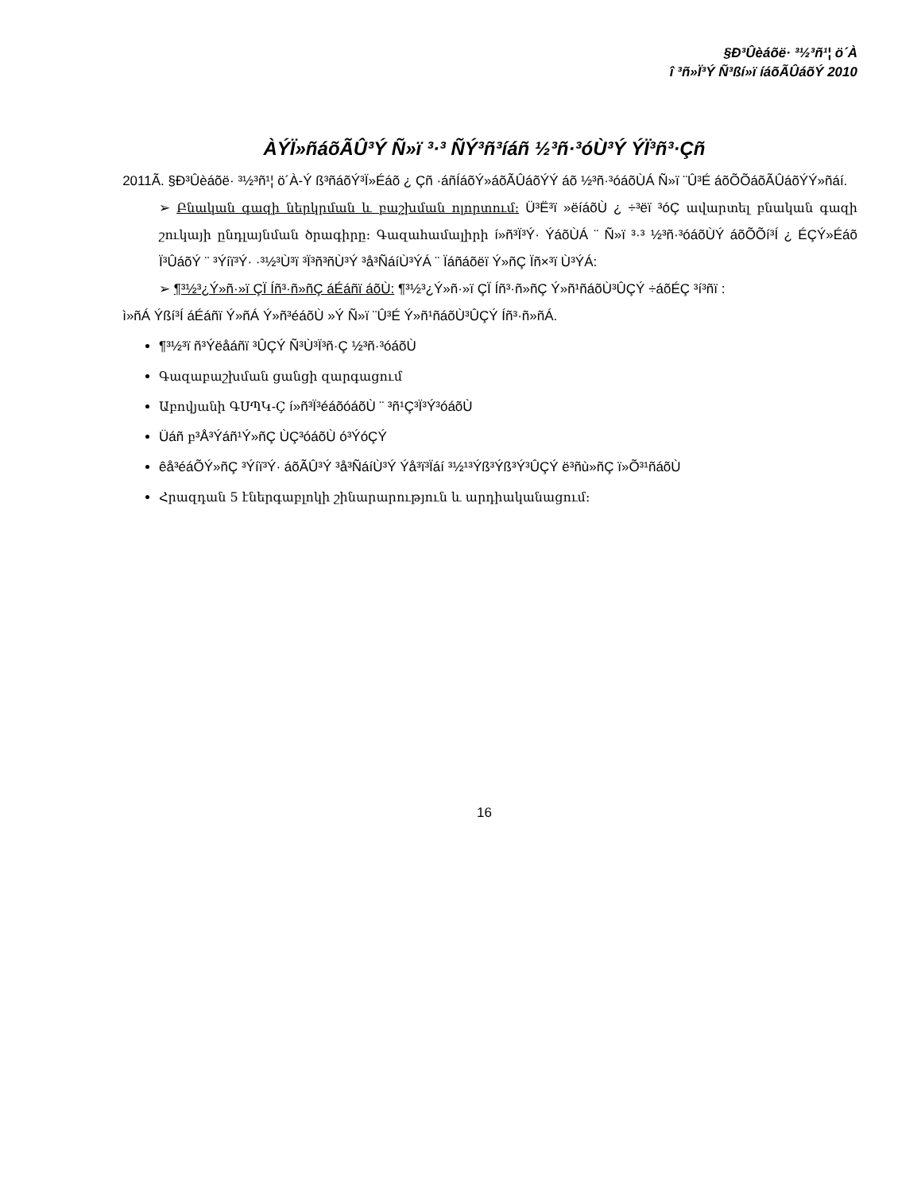§Ð³Ûèáõë· ³½³ñ¹¦ ö´À
î ³ñ»Ï³Ý Ñ³ßí»ï íáõÃÛáõÝ 2010
ÀÝÏ»ñáõÃÛ³Ý Ñ»ï ³·³ ÑÝ³ñ³íáñ ½³ñ·³óÙ³Ý ÝÏ³ñ³·Çñ
2011Ã. §Ð³Ûèáõë· ³½³ñ¹¦ ö´À-Ý ß³ñáõÝ³Ï»Éáõ ¿ Çñ ·áñÍáõÝ»áõÃÛáõÝÝ áõ ½³ñ·³óáõÙÁ Ñ»ï ¨Û³É áõÕÕáõÃÛáõÝÝ»ñáí.
➢ Բնական գազի ներկրման և բաշխման ոլորտում: Ü³Ë³ï »ëíáõÙ ¿ ÷³ëï ³óÇ ավարտել բնական գազի շուկայի ընդլայնման ծրագիրը: Գազահամալիրի í»ñ³Ï³Ý· ÝáõÙÁ ¨ Ñ»ï ³·³ ½³ñ·³óáõÙÝ áõÕÕí³Í ¿ ÉÇÝ»Éáõ Ï³ÛáõÝ ¨ ³Ýíï³Ý· ·³½³Ù³ï ³Ï³ñ³ñÙ³Ý ³å³ÑáíÙ³ÝÁ ¨ Ïáñáõëï Ý»ñÇ Ïñ×³ï Ù³ÝÁ:
➢ ¶³½³¿Ý»ñ·»ï ÇÏ Íñ³·ñ»ñÇ áÉáñï áõÙ: ¶³½³¿Ý»ñ·»ï ÇÏ Íñ³·ñ»ñÇ Ý»ñ¹ñáõÙ³ÛÇÝ ÷áõÉÇ ³í³ñï :
ì»ñÁ Ýßí³Í áÉáñï Ý»ñÁ Ý»ñ³éáõÙ »Ý Ñ»ï ¨Û³É Ý»ñ¹ñáõÙ³ÛÇÝ Íñ³·ñ»ñÁ.
¶³½³ï ñ³Ýëåáñï ³ÛÇÝ Ñ³Ù³Ï³ñ·Ç ½³ñ·³óáõÙ
Գազաբաշխման ցանցի զարգացում
Աբովյանի ԳՍՊԿ-Ç í»ñ³Ï³éáõóáõÙ ¨ ³ñ¹Ç³Ï³Ý³óáõÙ
Üáñ բ³Å³Ýáñ¹Ý»ñÇ ÙÇ³óáõÙ ó³ÝóÇÝ
êå³éáÕÝ»ñÇ ³Ýíï³Ý· áõÃÛ³Ý ³å³ÑáíÙ³Ý Ýå³ï³Ïáí ³½¹³Ýß³Ýß³Ý³ÛÇÝ ë³ñù»ñÇ ï»Õ³¹ñáõÙ
Հրազդան 5 էներգաբլոկի շինարարություն և արդիականացում:
16